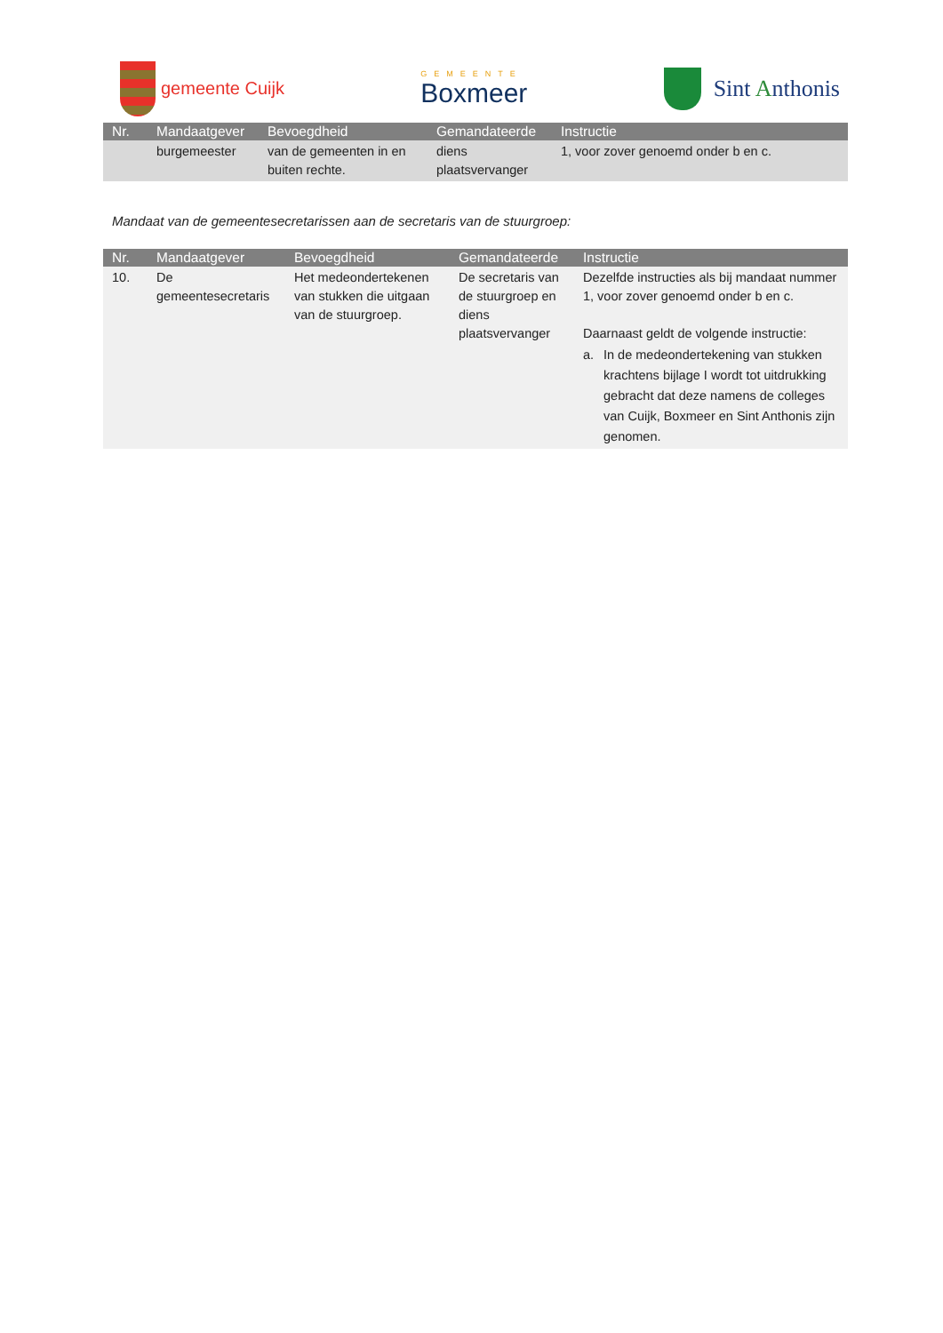gemeente Cuijk
GEMEENTE
Boxmeer
Sint Anthonis
| Nr. | Mandaatgever | Bevoegdheid | Gemandateerde | Instructie |
| --- | --- | --- | --- | --- |
| | burgemeester | van de gemeenten in en buiten rechte. | diens plaatsvervanger | 1, voor zover genoemd onder b en c. |
Mandaat van de gemeentesecretarissen aan de secretaris van de stuurgroep:
| Nr. | Mandaatgever | Bevoegdheid | Gemandateerde | Instructie |
| --- | --- | --- | --- | --- |
| 10. | De gemeentesecretaris | Het medeondertekenen van stukken die uitgaan van de stuurgroep. | De secretaris van de stuurgroep en diens plaatsvervanger | Dezelfde instructies als bij mandaat nummer 1, voor zover genoemd onder b en c. Daarnaast geldt de volgende instructie: a. In de medeondertekening van stukken krachtens bijlage I wordt tot uitdrukking gebracht dat deze namens de colleges van Cuijk, Boxmeer en Sint Anthonis zijn genomen. |